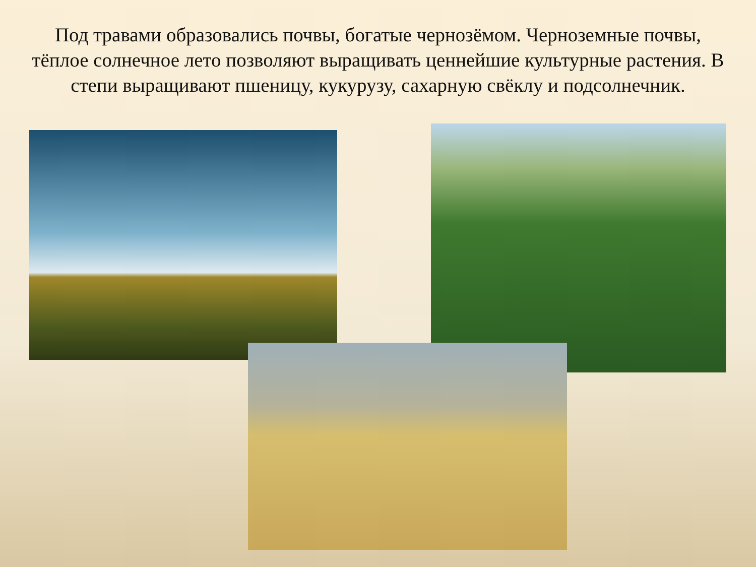Под травами образовались почвы, богатые чернозёмом. Черноземные почвы, тёплое солнечное лето позволяют выращивать ценнейшие культурные растения. В степи выращивают пшеницу, кукурузу, сахарную свёклу и подсолнечник.